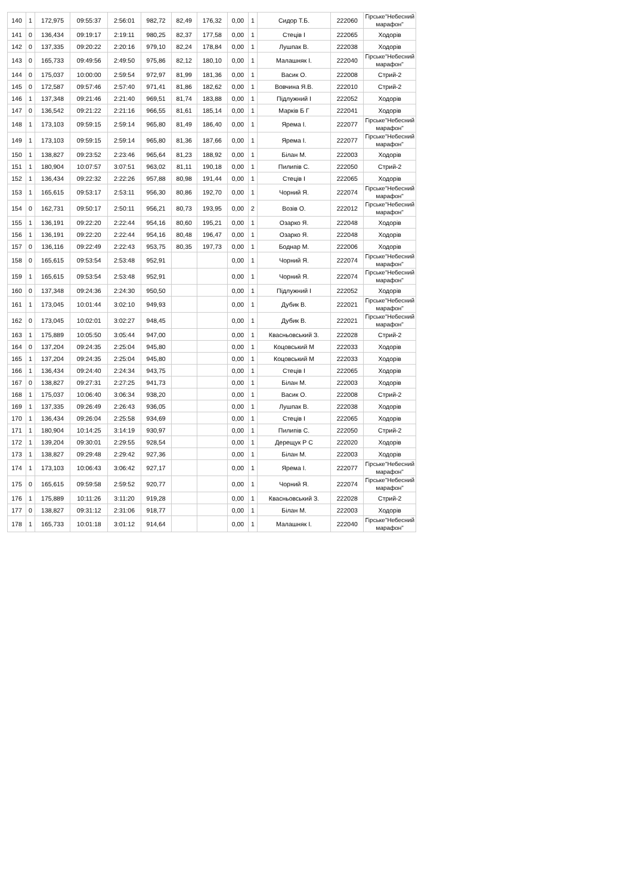| 140 | 1 | 172,975 | 09:55:37 | 2:56:01 | 982,72 | 82,49 | 176,32 | 0,00 | 1 | Сидор Т.Б. | 222060 | Гірське"Небесний марафон" |
| 141 | 0 | 136,434 | 09:19:17 | 2:19:11 | 980,25 | 82,37 | 177,58 | 0,00 | 1 | Стеців І | 222065 | Ходорів |
| 142 | 0 | 137,335 | 09:20:22 | 2:20:16 | 979,10 | 82,24 | 178,84 | 0,00 | 1 | Лушпак В. | 222038 | Ходорів |
| 143 | 0 | 165,733 | 09:49:56 | 2:49:50 | 975,86 | 82,12 | 180,10 | 0,00 | 1 | Малашняк І. | 222040 | Гірське"Небесний марафон" |
| 144 | 0 | 175,037 | 10:00:00 | 2:59:54 | 972,97 | 81,99 | 181,36 | 0,00 | 1 | Васик О. | 222008 | Стрий-2 |
| 145 | 0 | 172,587 | 09:57:46 | 2:57:40 | 971,41 | 81,86 | 182,62 | 0,00 | 1 | Вовчина Я.В. | 222010 | Стрий-2 |
| 146 | 1 | 137,348 | 09:21:46 | 2:21:40 | 969,51 | 81,74 | 183,88 | 0,00 | 1 | Підлужний І | 222052 | Ходорів |
| 147 | 0 | 136,542 | 09:21:22 | 2:21:16 | 966,55 | 81,61 | 185,14 | 0,00 | 1 | Марків Б Г | 222041 | Ходорів |
| 148 | 1 | 173,103 | 09:59:15 | 2:59:14 | 965,80 | 81,49 | 186,40 | 0,00 | 1 | Ярема І. | 222077 | Гірське"Небесний марафон" |
| 149 | 1 | 173,103 | 09:59:15 | 2:59:14 | 965,80 | 81,36 | 187,66 | 0,00 | 1 | Ярема І. | 222077 | Гірське"Небесний марафон" |
| 150 | 1 | 138,827 | 09:23:52 | 2:23:46 | 965,64 | 81,23 | 188,92 | 0,00 | 1 | Білан М. | 222003 | Ходорів |
| 151 | 1 | 180,904 | 10:07:57 | 3:07:51 | 963,02 | 81,11 | 190,18 | 0,00 | 1 | Пилипів С. | 222050 | Стрий-2 |
| 152 | 1 | 136,434 | 09:22:32 | 2:22:26 | 957,88 | 80,98 | 191,44 | 0,00 | 1 | Стеців І | 222065 | Ходорів |
| 153 | 1 | 165,615 | 09:53:17 | 2:53:11 | 956,30 | 80,86 | 192,70 | 0,00 | 1 | Чорний Я. | 222074 | Гірське"Небесний марафон" |
| 154 | 0 | 162,731 | 09:50:17 | 2:50:11 | 956,21 | 80,73 | 193,95 | 0,00 | 2 | Возів О. | 222012 | Гірське"Небесний марафон" |
| 155 | 1 | 136,191 | 09:22:20 | 2:22:44 | 954,16 | 80,60 | 195,21 | 0,00 | 1 | Озарко Я. | 222048 | Ходорів |
| 156 | 1 | 136,191 | 09:22:20 | 2:22:44 | 954,16 | 80,48 | 196,47 | 0,00 | 1 | Озарко Я. | 222048 | Ходорів |
| 157 | 0 | 136,116 | 09:22:49 | 2:22:43 | 953,75 | 80,35 | 197,73 | 0,00 | 1 | Боднар М. | 222006 | Ходорів |
| 158 | 0 | 165,615 | 09:53:54 | 2:53:48 | 952,91 | | | 0,00 | 1 | Чорний Я. | 222074 | Гірське"Небесний марафон" |
| 159 | 1 | 165,615 | 09:53:54 | 2:53:48 | 952,91 | | | 0,00 | 1 | Чорний Я. | 222074 | Гірське"Небесний марафон" |
| 160 | 0 | 137,348 | 09:24:36 | 2:24:30 | 950,50 | | | 0,00 | 1 | Підлужний І | 222052 | Ходорів |
| 161 | 1 | 173,045 | 10:01:44 | 3:02:10 | 949,93 | | | 0,00 | 1 | Дубик В. | 222021 | Гірське"Небесний марафон" |
| 162 | 0 | 173,045 | 10:02:01 | 3:02:27 | 948,45 | | | 0,00 | 1 | Дубик В. | 222021 | Гірське"Небесний марафон" |
| 163 | 1 | 175,889 | 10:05:50 | 3:05:44 | 947,00 | | | 0,00 | 1 | Квасньовський З. | 222028 | Стрий-2 |
| 164 | 0 | 137,204 | 09:24:35 | 2:25:04 | 945,80 | | | 0,00 | 1 | Коцовський М | 222033 | Ходорів |
| 165 | 1 | 137,204 | 09:24:35 | 2:25:04 | 945,80 | | | 0,00 | 1 | Коцовський М | 222033 | Ходорів |
| 166 | 1 | 136,434 | 09:24:40 | 2:24:34 | 943,75 | | | 0,00 | 1 | Стеців І | 222065 | Ходорів |
| 167 | 0 | 138,827 | 09:27:31 | 2:27:25 | 941,73 | | | 0,00 | 1 | Білан М. | 222003 | Ходорів |
| 168 | 1 | 175,037 | 10:06:40 | 3:06:34 | 938,20 | | | 0,00 | 1 | Васик О. | 222008 | Стрий-2 |
| 169 | 1 | 137,335 | 09:26:49 | 2:26:43 | 936,05 | | | 0,00 | 1 | Лушпак В. | 222038 | Ходорів |
| 170 | 1 | 136,434 | 09:26:04 | 2:25:58 | 934,69 | | | 0,00 | 1 | Стеців І | 222065 | Ходорів |
| 171 | 1 | 180,904 | 10:14:25 | 3:14:19 | 930,97 | | | 0,00 | 1 | Пилипів С. | 222050 | Стрий-2 |
| 172 | 1 | 139,204 | 09:30:01 | 2:29:55 | 928,54 | | | 0,00 | 1 | Дерещук Р С | 222020 | Ходорів |
| 173 | 1 | 138,827 | 09:29:48 | 2:29:42 | 927,36 | | | 0,00 | 1 | Білан М. | 222003 | Ходорів |
| 174 | 1 | 173,103 | 10:06:43 | 3:06:42 | 927,17 | | | 0,00 | 1 | Ярема І. | 222077 | Гірське"Небесний марафон" |
| 175 | 0 | 165,615 | 09:59:58 | 2:59:52 | 920,77 | | | 0,00 | 1 | Чорний Я. | 222074 | Гірське"Небесний марафон" |
| 176 | 1 | 175,889 | 10:11:26 | 3:11:20 | 919,28 | | | 0,00 | 1 | Квасньовський З. | 222028 | Стрий-2 |
| 177 | 0 | 138,827 | 09:31:12 | 2:31:06 | 918,77 | | | 0,00 | 1 | Білан М. | 222003 | Ходорів |
| 178 | 1 | 165,733 | 10:01:18 | 3:01:12 | 914,64 | | | 0,00 | 1 | Малашняк І. | 222040 | Гірське"Небесний марафон" |